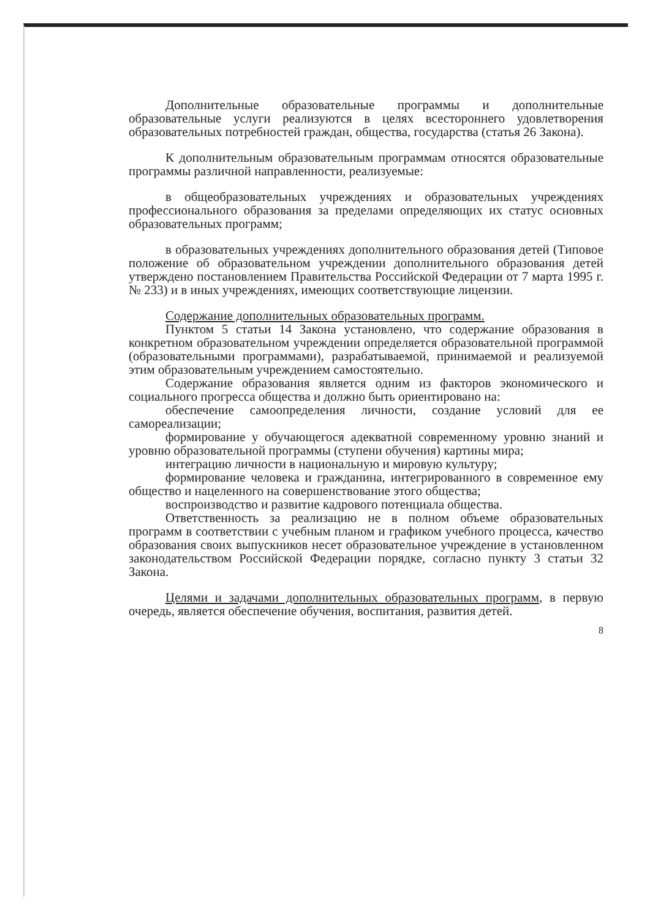Дополнительные образовательные программы и дополнительные образовательные услуги реализуются в целях всестороннего удовлетворения образовательных потребностей граждан, общества, государства (статья 26 Закона).
К дополнительным образовательным программам относятся образовательные программы различной направленности, реализуемые:
в общеобразовательных учреждениях и образовательных учреждениях профессионального образования за пределами определяющих их статус основных образовательных программ;
в образовательных учреждениях дополнительного образования детей (Типовое положение об образовательном учреждении дополнительного образования детей утверждено постановлением Правительства Российской Федерации от 7 марта 1995 г. № 233) и в иных учреждениях, имеющих соответствующие лицензии.
Содержание дополнительных образовательных программ.
Пунктом 5 статьи 14 Закона установлено, что содержание образования в конкретном образовательном учреждении определяется образовательной программой (образовательными программами), разрабатываемой, принимаемой и реализуемой этим образовательным учреждением самостоятельно.
Содержание образования является одним из факторов экономического и социального прогресса общества и должно быть ориентировано на:
обеспечение самоопределения личности, создание условий для ее самореализации;
формирование у обучающегося адекватной современному уровню знаний и уровню образовательной программы (ступени обучения) картины мира;
интеграцию личности в национальную и мировую культуру;
формирование человека и гражданина, интегрированного в современное ему общество и нацеленного на совершенствование этого общества;
воспроизводство и развитие кадрового потенциала общества.
Ответственность за реализацию не в полном объеме образовательных программ в соответствии с учебным планом и графиком учебного процесса, качество образования своих выпускников несет образовательное учреждение в установленном законодательством Российской Федерации порядке, согласно пункту 3 статьи 32 Закона.
Целями и задачами дополнительных образовательных программ, в первую очередь, является обеспечение обучения, воспитания, развития детей.
8